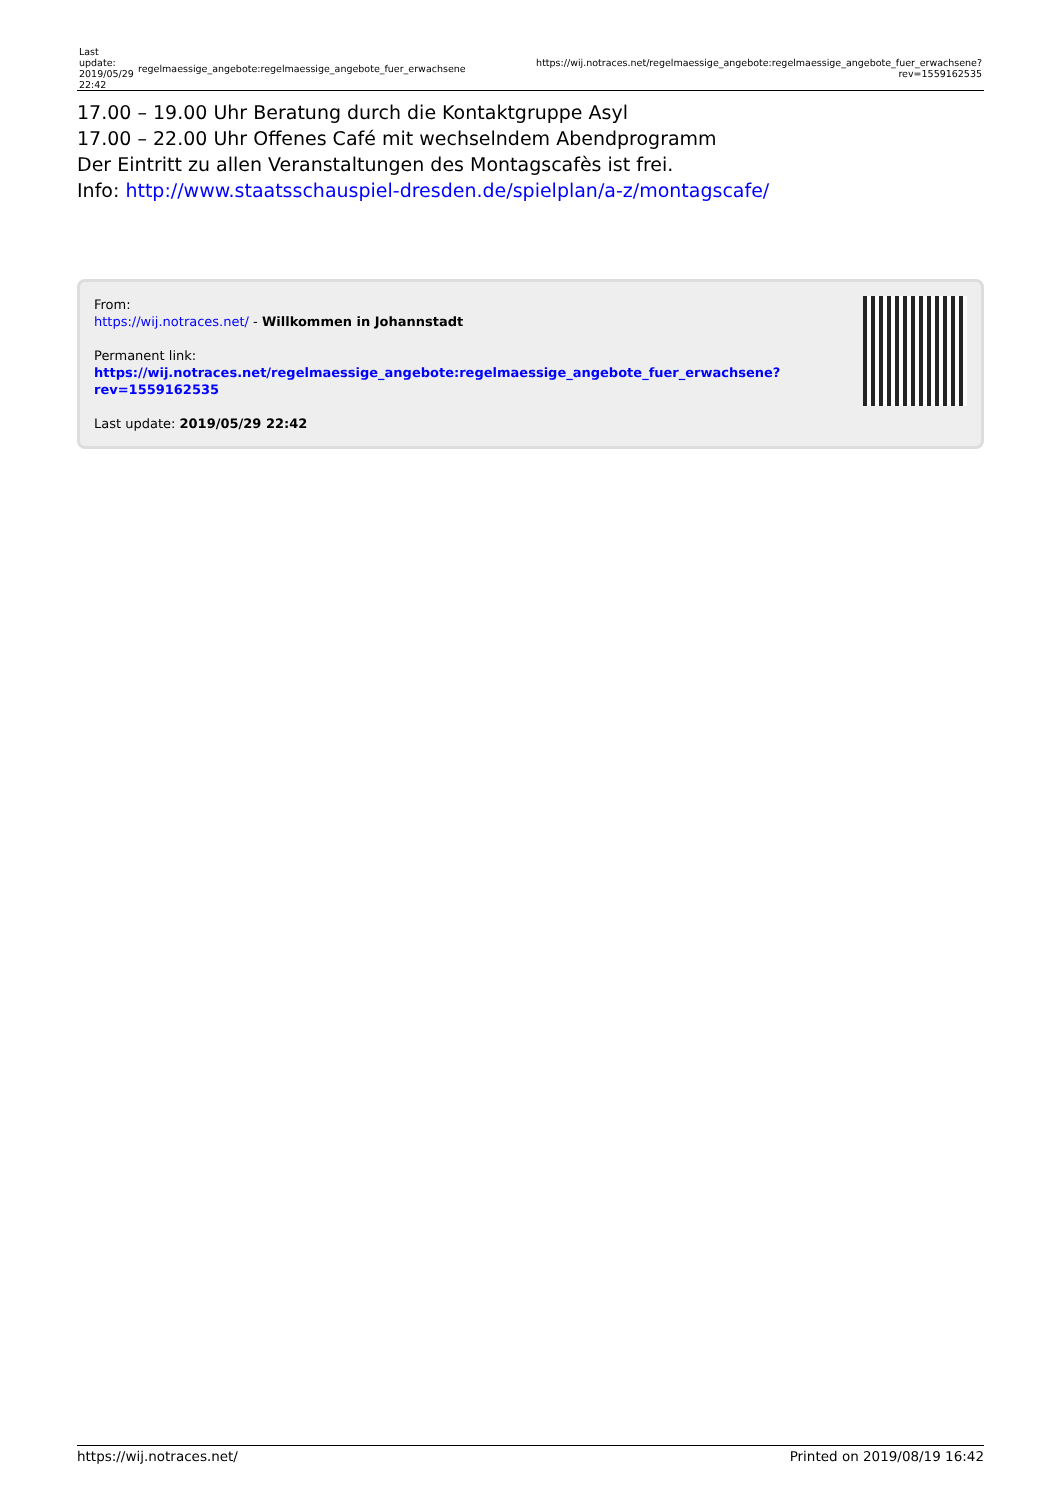| Last update: 2019/05/29 22:42 | regelmaessige_angebote:regelmaessige_angebote_fuer_erwachsene | https://wij.notraces.net/regelmaessige_angebote:regelmaessige_angebote_fuer_erwachsene?rev=1559162535 |
17.00 – 19.00 Uhr Beratung durch die Kontaktgruppe Asyl
17.00 – 22.00 Uhr Offenes Café mit wechselndem Abendprogramm
Der Eintritt zu allen Veranstaltungen des Montagscafès ist frei.
Info: http://www.staatsschauspiel-dresden.de/spielplan/a-z/montagscafe/
From:
https://wij.notraces.net/ - Willkommen in Johannstadt
Permanent link:
https://wij.notraces.net/regelmaessige_angebote:regelmaessige_angebote_fuer_erwachsene?rev=1559162535
Last update: 2019/05/29 22:42
https://wij.notraces.net/ Printed on 2019/08/19 16:42